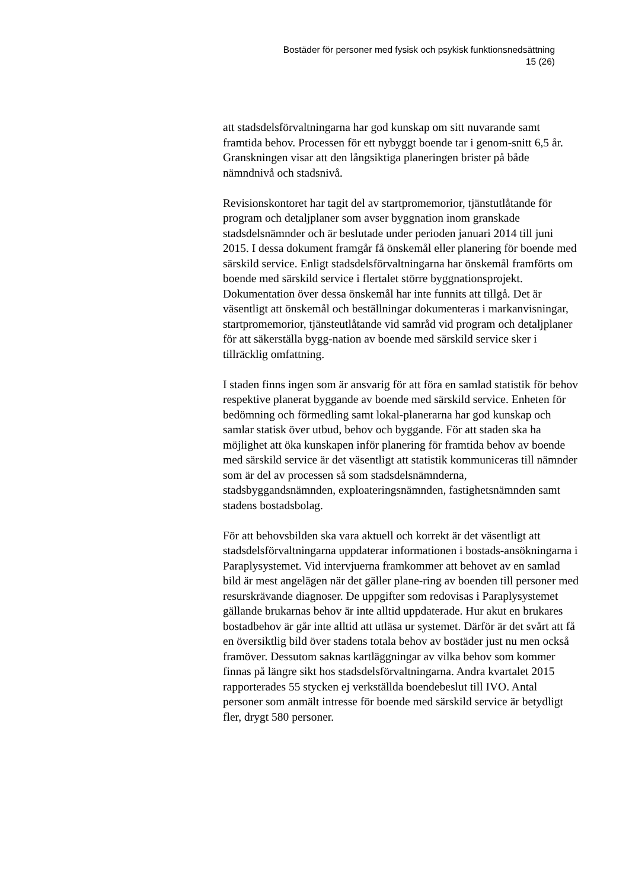Bostäder för personer med fysisk och psykisk funktionsnedsättning
15 (26)
att stadsdelsförvaltningarna har god kunskap om sitt nuvarande samt framtida behov. Processen för ett nybyggt boende tar i genom-snitt 6,5 år. Granskningen visar att den långsiktiga planeringen brister på både nämndnivå och stadsnivå.
Revisionskontoret har tagit del av startpromemorior, tjänstutlåtande för program och detaljplaner som avser byggnation inom granskade stadsdelsnämnder och är beslutade under perioden januari 2014 till juni 2015. I dessa dokument framgår få önskemål eller planering för boende med särskild service. Enligt stadsdelsförvaltningarna har önskemål framförts om boende med särskild service i flertalet större byggnationsprojekt. Dokumentation över dessa önskemål har inte funnits att tillgå. Det är väsentligt att önskemål och beställningar dokumenteras i markanvisningar, startpromemorior, tjänsteutlåtande vid samråd vid program och detaljplaner för att säkerställa bygg-nation av boende med särskild service sker i tillräcklig omfattning.
I staden finns ingen som är ansvarig för att föra en samlad statistik för behov respektive planerat byggande av boende med särskild service. Enheten för bedömning och förmedling samt lokal-planerarna har god kunskap och samlar statisk över utbud, behov och byggande. För att staden ska ha möjlighet att öka kunskapen inför planering för framtida behov av boende med särskild service är det väsentligt att statistik kommuniceras till nämnder som är del av processen så som stadsdelsnämnderna, stadsbyggandsnämnden, exploateringsnämnden, fastighetsnämnden samt stadens bostadsbolag.
För att behovsbilden ska vara aktuell och korrekt är det väsentligt att stadsdelsförvaltningarna uppdaterar informationen i bostads-ansökningarna i Paraplysystemet. Vid intervjuerna framkommer att behovet av en samlad bild är mest angelägen när det gäller plane-ring av boenden till personer med resurskrävande diagnoser. De uppgifter som redovisas i Paraplysystemet gällande brukarnas behov är inte alltid uppdaterade. Hur akut en brukares bostadbehov är går inte alltid att utläsa ur systemet. Därför är det svårt att få en översiktlig bild över stadens totala behov av bostäder just nu men också framöver. Dessutom saknas kartläggningar av vilka behov som kommer finnas på längre sikt hos stadsdelsförvaltningarna. Andra kvartalet 2015 rapporterades 55 stycken ej verkställda boendebeslut till IVO. Antal personer som anmält intresse för boende med särskild service är betydligt fler, drygt 580 personer.